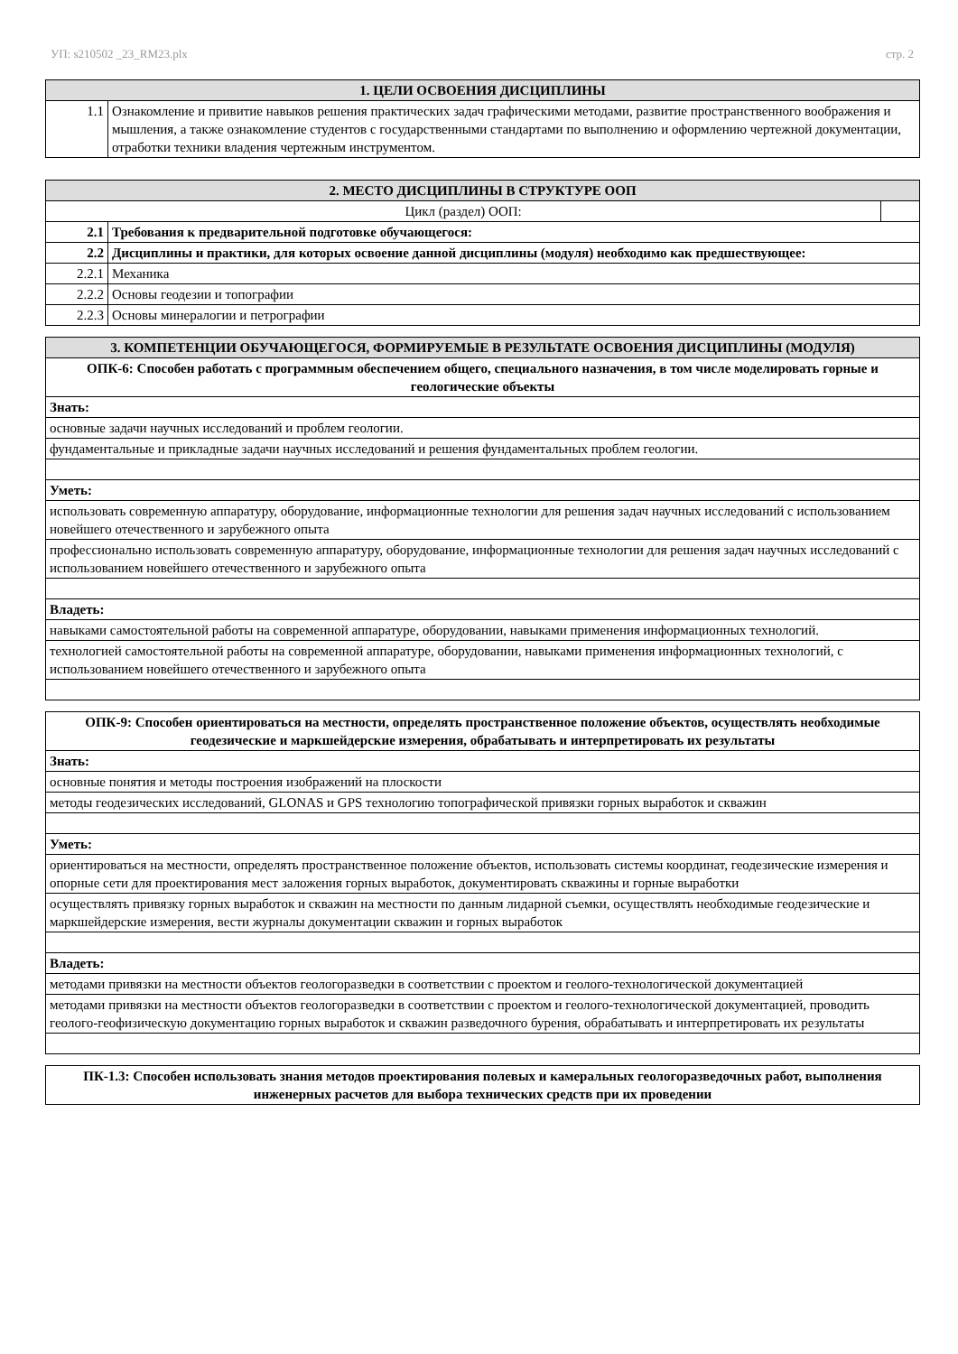УП: s210502 _23_RM23.plx стр. 2
| 1. ЦЕЛИ ОСВОЕНИЯ ДИСЦИПЛИНЫ | |
| --- | --- |
| 1.1 | Ознакомление и привитие навыков решения практических задач графическими методами, развитие пространственного воображения и мышления, а также ознакомление студентов с государственными стандартами по выполнению и оформлению чертежной документации, отработки техники владения чертежным инструментом. |
| 2. МЕСТО ДИСЦИПЛИНЫ В СТРУКТУРЕ ООП | | |
| --- | --- | --- |
| Цикл (раздел) ООП: | | |
| 2.1 | Требования к предварительной подготовке обучающегося: | |
| 2.2 | Дисциплины и практики, для которых освоение данной дисциплины (модуля) необходимо как предшествующее: | |
| 2.2.1 | Механика | |
| 2.2.2 | Основы геодезии и топографии | |
| 2.2.3 | Основы минералогии и петрографии | |
| 3. КОМПЕТЕНЦИИ ОБУЧАЮЩЕГОСЯ, ФОРМИРУЕМЫЕ В РЕЗУЛЬТАТЕ ОСВОЕНИЯ ДИСЦИПЛИНЫ (МОДУЛЯ) |
| --- |
| ОПК-6: Способен работать с программным обеспечением общего, специального назначения, в том числе моделировать горные и геологические объекты |
| Знать: |
| основные задачи научных исследований и проблем геологии. |
| фундаментальные и прикладные задачи научных исследований и решения фундаментальных проблем геологии. |
| Уметь: |
| использовать современную аппаратуру, оборудование, информационные технологии для решения задач научных исследований с использованием новейшего отечественного и зарубежного опыта |
| профессионально использовать современную аппаратуру, оборудование, информационные технологии для решения задач научных исследований с использованием новейшего отечественного и зарубежного опыта |
| Владеть: |
| навыками самостоятельной работы на современной аппаратуре, оборудовании, навыками применения информационных технологий. |
| технологией самостоятельной работы на современной аппаратуре, оборудовании, навыками применения информационных технологий, с использованием новейшего отечественного и зарубежного опыта |
| ОПК-9: Способен ориентироваться на местности, определять пространственное положение объектов, осуществлять необходимые геодезические и маркшейдерские измерения, обрабатывать и интерпретировать их результаты |
| Знать: |
| основные понятия и методы построения изображений на плоскости |
| методы геодезических исследований, GLONAS и GPS технологию топографической привязки горных выработок и скважин |
| Уметь: |
| ориентироваться на местности, определять пространственное положение объектов, использовать системы координат, геодезические измерения и опорные сети для проектирования мест заложения горных выработок, документировать скважины и горные выработки |
| осуществлять привязку горных выработок и скважин на местности по данным лидарной съемки, осуществлять необходимые геодезические и маркшейдерские измерения, вести журналы документации скважин и горных выработок |
| Владеть: |
| методами привязки на местности объектов геологоразведки в соответствии с проектом и геолого-технологической документацией |
| методами привязки на местности объектов геологоразведки в соответствии с проектом и геолого-технологической документацией, проводить геолого-геофизическую документацию горных выработок и скважин разведочного бурения, обрабатывать и интерпретировать их результаты |
| ПК-1.3: Способен использовать знания методов проектирования полевых и камеральных геологоразведочных работ, выполнения инженерных расчетов для выбора технических средств при их проведении |